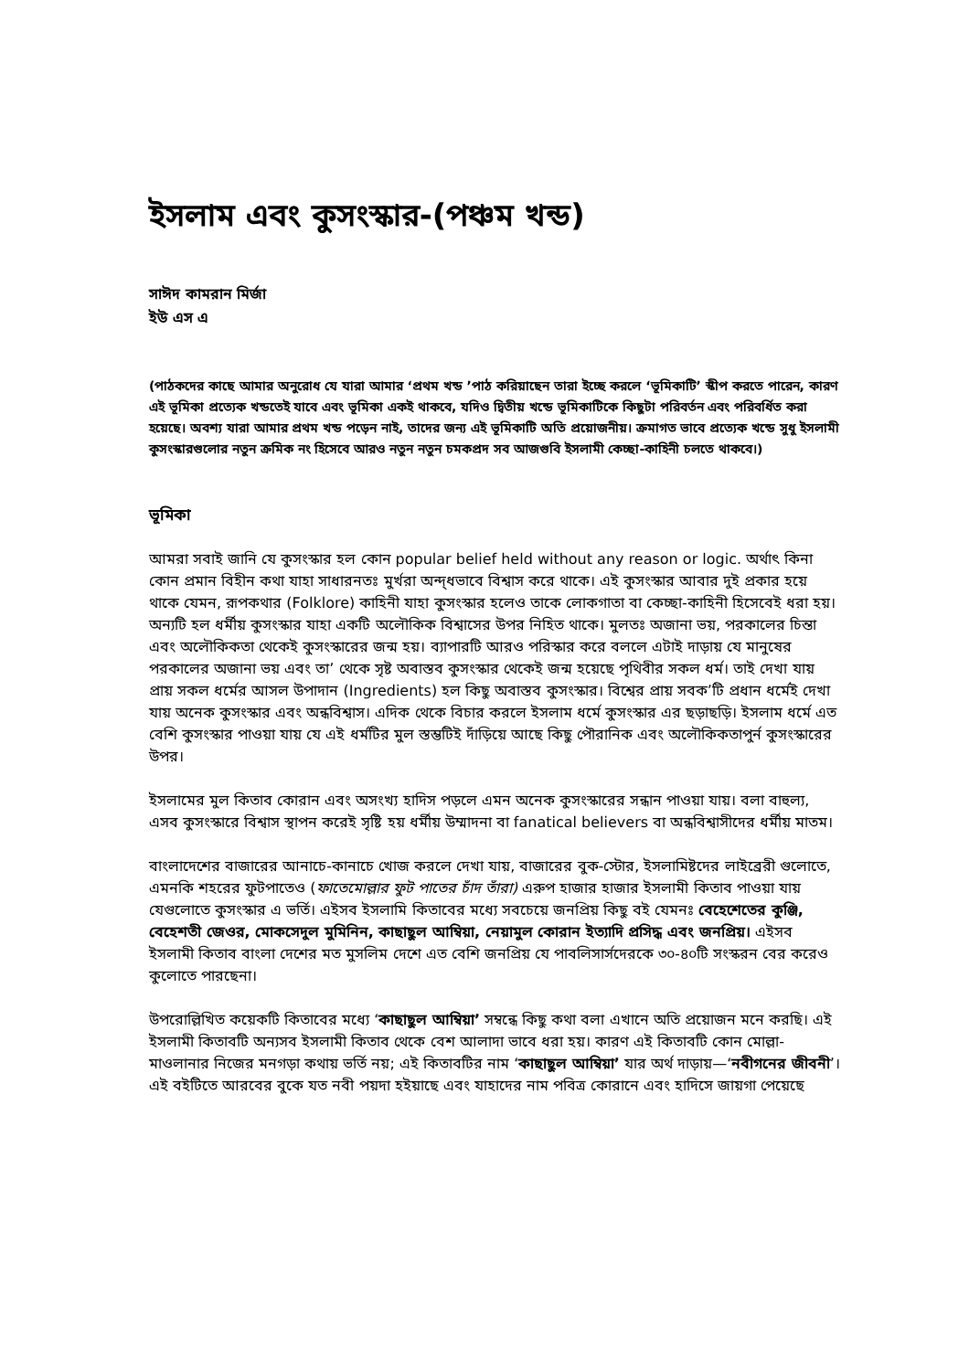ইসলাম এবং কুসংস্কার-(পঞ্চম খন্ড)
সাঈদ কামরান মির্জা
ইউ এস এ
(পাঠকদের কাছে আমার অনুরোধ যে যারা আমার ‘প্রথম খন্ড ’পাঠ করিয়াছেন তারা ইচ্ছে করলে ‘ভূমিকাটি’ স্কীপ করতে পারেন, কারণ এই ভূমিকা প্রত্যেক খন্ডতেই যাবে এবং ভূমিকা একই থাকবে, যদিও দ্বিতীয় খন্ডে ভূমিকাটিকে কিছুটা পরিবর্তন এবং পরিবর্ধিত করা হয়েছে। অবশ্য যারা আমার প্রথম খন্ড পড়েন নাই, তাদের জন্য এই ভূমিকাটি অতি প্রয়োজনীয়। ক্রমাগত ভাবে প্রত্যেক খন্ডে সুধু ইসলামী কুসংস্কারগুলোর নতুন ক্রমিক নং হিসেবে আরও নতুন নতুন চমকপ্রদ সব আজগুবি ইসলামী কেচ্ছা-কাহিনী চলতে থাকবে।)
ভূমিকা
আমরা সবাই জানি যে কুসংস্কার হল কোন popular belief held without any reason or logic. অর্থাৎ কিনা কোন প্রমান বিহীন কথা যাহা সাধারনতঃ মুর্খরা অন্দ্ধভাবে বিশ্বাস করে থাকে। এই কুসংস্কার আবার দুই প্রকার হয়ে থাকে যেমন, রূপকথার (Folklore) কাহিনী যাহা কুসংস্কার হলেও তাকে লোকগাতা বা কেচ্ছা-কাহিনী হিসেবেই ধরা হয়। অন্যটি হল ধর্মীয় কুসংস্কার যাহা একটি অলৌকিক বিশ্বাসের উপর নিহিত থাকে। মুলতঃ অজানা ভয়, পরকালের চিন্তা এবং অলৌকিকতা থেকেই কুসংস্কারের জন্ম হয়। ব্যাপারটি আরও পরিস্কার করে বললে এটাই দাড়ায় যে মানুষের পরকালের অজানা ভয় এবং তা’ থেকে সৃষ্ট অবাস্তব কুসংস্কার থেকেই জন্ম হয়েছে পৃথিবীর সকল ধর্ম। তাই দেখা যায় প্রায় সকল ধর্মের আসল উপাদান (Ingredients) হল কিছু অবাস্তব কুসংস্কার। বিশ্বের প্রায় সবক’টি প্রধান ধর্মেই দেখা যায় অনেক কুসংস্কার এবং অন্ধবিশ্বাস। এদিক থেকে বিচার করলে ইসলাম ধর্মে কুসংস্কার এর ছড়াছড়ি। ইসলাম ধর্মে এত বেশি কুসংস্কার পাওয়া যায় যে এই ধর্মটির মুল স্তম্ভটিই দাঁড়িয়ে আছে কিছু পৌরানিক এবং অলৌকিকতাপুর্ন কুসংস্কারের উপর।
ইসলামের মুল কিতাব কোরান এবং অসংখ্য হাদিস পড়লে এমন অনেক কুসংস্কারের সন্ধান পাওয়া যায়। বলা বাহুল্য, এসব কুসংস্কারে বিশ্বাস স্থাপন করেই সৃষ্টি হয় ধর্মীয় উম্মাদনা বা fanatical believers বা অন্ধবিশ্বাসীদের ধর্মীয় মাতম।
বাংলাদেশের বাজারের আনাচে-কানাচে খোজ করলে দেখা যায়, বাজারের বুক-স্টোর, ইসলামিষ্টদের লাইব্রেরী গুলোতে, এমনকি শহরের ফুটপাতেও (ফাতেমোল্লার ফুট পাতের চাঁদ তাঁরা) এরুপ হাজার হাজার ইসলামী কিতাব পাওয়া যায় যেগুলোতে কুসংস্কার এ ভর্তি। এইসব ইসলামি কিতাবের মধ্যে সবচেয়ে জনপ্রিয় কিছু বই যেমনঃ বেহেশেতের কুঞ্জি, বেহেশতী জেওর, মোকসেদুল মুমিনিন, কাছাছুল আম্বিয়া, নেয়ামুল কোরান ইত্যাদি প্রসিদ্ধ এবং জনপ্রিয়। এইসব ইসলামী কিতাব বাংলা দেশের মত মুসলিম দেশে এত বেশি জনপ্রিয় যে পাবলিসার্সদেরকে ৩০-৪০টি সংস্করন বের করেও কুলোতে পারছেনা।
উপরোল্লিখিত কয়েকটি কিতাবের মধ্যে ‘কাছাছুল আম্বিয়া’ সম্বন্ধে কিছু কথা বলা এখানে অতি প্রয়োজন মনে করছি। এই ইসলামী কিতাবটি অন্যসব ইসলামী কিতাব থেকে বেশ আলাদা ভাবে ধরা হয়। কারণ এই কিতাবটি কোন মোল্লা-মাওলানার নিজের মনগড়া কথায় ভর্তি নয়; এই কিতাবটির নাম ‘কাছাছুল আম্বিয়া’ যার অর্থ দাড়ায়—‘নবীগনের জীবনী’। এই বইটিতে আরবের বুকে যত নবী পয়দা হইয়াছে এবং যাহাদের নাম পবিত্র কোরানে এবং হাদিসে জায়গা পেয়েছে